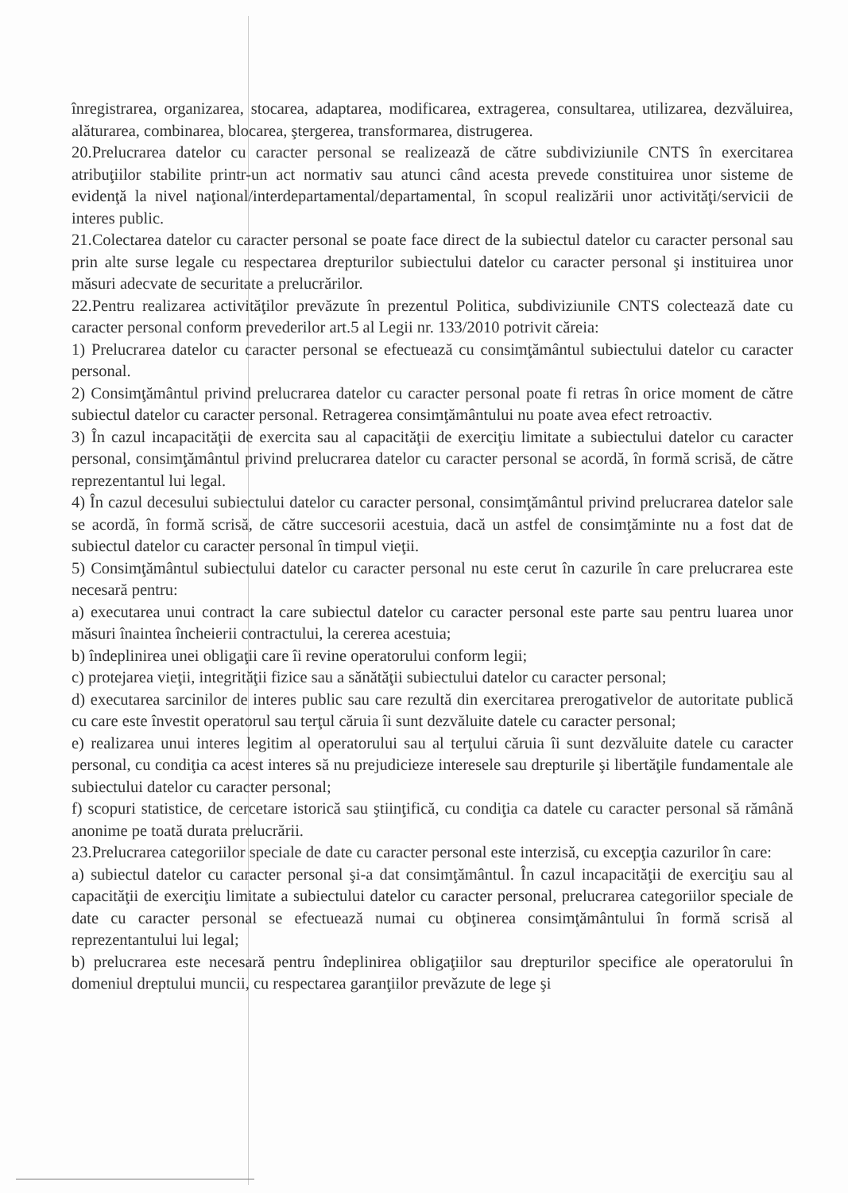înregistrarea, organizarea, stocarea, adaptarea, modificarea, extragerea, consultarea, utilizarea, dezvăluirea, alăturarea, combinarea, blocarea, ştergerea, transformarea, distrugerea.
20.Prelucrarea datelor cu caracter personal se realizează de către subdiviziunile CNTS în exercitarea atribuţiilor stabilite printr-un act normativ sau atunci când acesta prevede constituirea unor sisteme de evidenţă la nivel naţional/interdepartamental/departamental, în scopul realizării unor activităţi/servicii de interes public.
21.Colectarea datelor cu caracter personal se poate face direct de la subiectul datelor cu caracter personal sau prin alte surse legale cu respectarea drepturilor subiectului datelor cu caracter personal şi instituirea unor măsuri adecvate de securitate a prelucrărilor.
22.Pentru realizarea activităţilor prevăzute în prezentul Politica, subdiviziunile CNTS colectează date cu caracter personal conform prevederilor art.5 al Legii nr. 133/2010 potrivit căreia:
1) Prelucrarea datelor cu caracter personal se efectuează cu consimţământul subiectului datelor cu caracter personal.
2) Consimţământul privind prelucrarea datelor cu caracter personal poate fi retras în orice moment de către subiectul datelor cu caracter personal. Retragerea consimţământului nu poate avea efect retroactiv.
3) În cazul incapacităţii de exercita sau al capacităţii de exerciţiu limitate a subiectului datelor cu caracter personal, consimţământul privind prelucrarea datelor cu caracter personal se acordă, în formă scrisă, de către reprezentantul lui legal.
4) În cazul decesului subiectului datelor cu caracter personal, consimţământul privind prelucrarea datelor sale se acordă, în formă scrisă, de către succesorii acestuia, dacă un astfel de consimţăminte nu a fost dat de subiectul datelor cu caracter personal în timpul vieţii.
5) Consimţământul subiectului datelor cu caracter personal nu este cerut în cazurile în care prelucrarea este necesară pentru:
a) executarea unui contract la care subiectul datelor cu caracter personal este parte sau pentru luarea unor măsuri înaintea încheierii contractului, la cererea acestuia;
b) îndeplinirea unei obligaţii care îi revine operatorului conform legii;
c) protejarea vieţii, integrităţii fizice sau a sănătăţii subiectului datelor cu caracter personal;
d) executarea sarcinilor de interes public sau care rezultă din exercitarea prerogativelor de autoritate publică cu care este învestit operatorul sau terţul căruia îi sunt dezvăluite datele cu caracter personal;
e) realizarea unui interes legitim al operatorului sau al terţului căruia îi sunt dezvăluite datele cu caracter personal, cu condiţia ca acest interes să nu prejudicieze interesele sau drepturile şi libertăţile fundamentale ale subiectului datelor cu caracter personal;
f) scopuri statistice, de cercetare istorică sau ştiinţifică, cu condiţia ca datele cu caracter personal să rămână anonime pe toată durata prelucrării.
23.Prelucrarea categoriilor speciale de date cu caracter personal este interzisă, cu excepţia cazurilor în care:
a) subiectul datelor cu caracter personal şi-a dat consimţământul. În cazul incapacităţii de exerciţiu sau al capacităţii de exerciţiu limitate a subiectului datelor cu caracter personal, prelucrarea categoriilor speciale de date cu caracter personal se efectuează numai cu obţinerea consimţământului în formă scrisă al reprezentantului lui legal;
b) prelucrarea este necesară pentru îndeplinirea obligaţiilor sau drepturilor specifice ale operatorului în domeniul dreptului muncii, cu respectarea garanţiilor prevăzute de lege şi